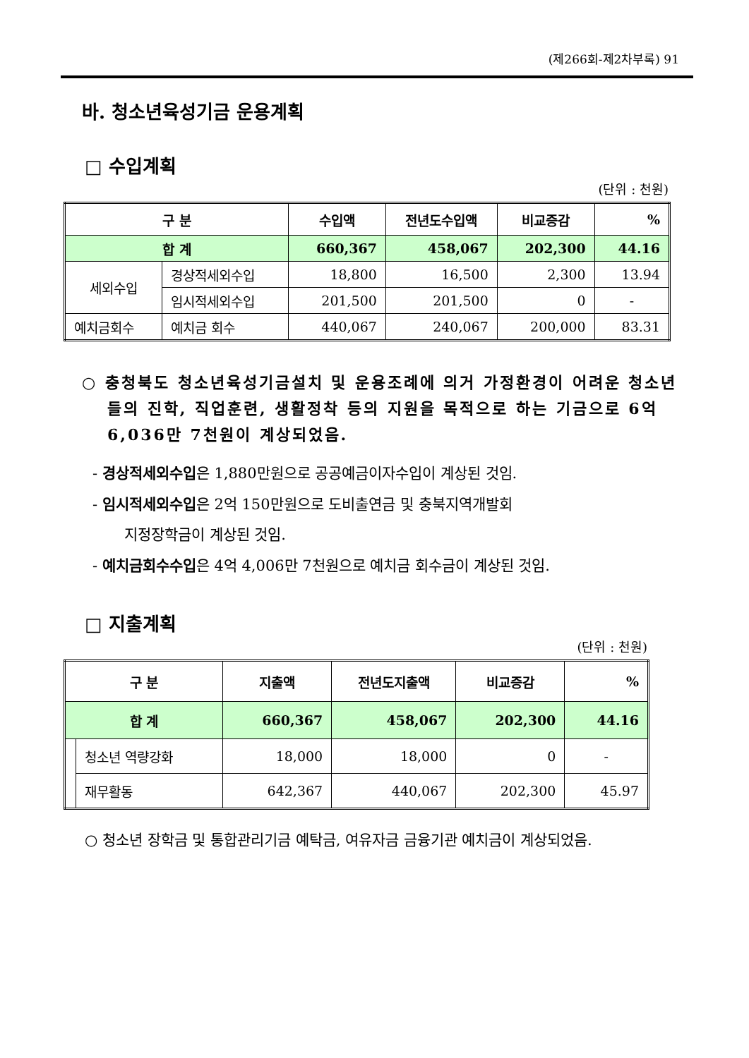(제266회-제2차부록) 91
바. 청소년육성기금 운용계획
□ 수입계획
(단위 : 천원)
| 구 분 | | 수입액 | 전년도수입액 | 비교증감 | % |
| --- | --- | --- | --- | --- | --- |
| 합 계 | | 660,367 | 458,067 | 202,300 | 44.16 |
| 세외수입 | 경상적세외수입 | 18,800 | 16,500 | 2,300 | 13.94 |
| | 임시적세외수입 | 201,500 | 201,500 | 0 | - |
| 예치금회수 | 예치금 회수 | 440,067 | 240,067 | 200,000 | 83.31 |
○ 충청북도 청소년육성기금설치 및 운용조례에 의거 가정환경이 어려운 청소년들의 진학, 직업훈련, 생활정착 등의 지원을 목적으로 하는 기금으로 6억 6,036만 7천원이 계상되었음.
- 경상적세외수입은 1,880만원으로 공공예금이자수입이 계상된 것임.
- 임시적세외수입은 2억 150만원으로 도비출연금 및 충북지역개발회
지정장학금이 계상된 것임.
- 예치금회수수입은 4억 4,006만 7천원으로 예치금 회수금이 계상된 것임.
□ 지출계획
(단위 : 천원)
| 구 분 | | 지출액 | 전년도지출액 | 비교증감 | % |
| --- | --- | --- | --- | --- | --- |
| 합 계 | | 660,367 | 458,067 | 202,300 | 44.16 |
| | 청소년 역량강화 | 18,000 | 18,000 | 0 | - |
| | 재무활동 | 642,367 | 440,067 | 202,300 | 45.97 |
○ 청소년 장학금 및 통합관리기금 예탁금, 여유자금 금융기관 예치금이 계상되었음.